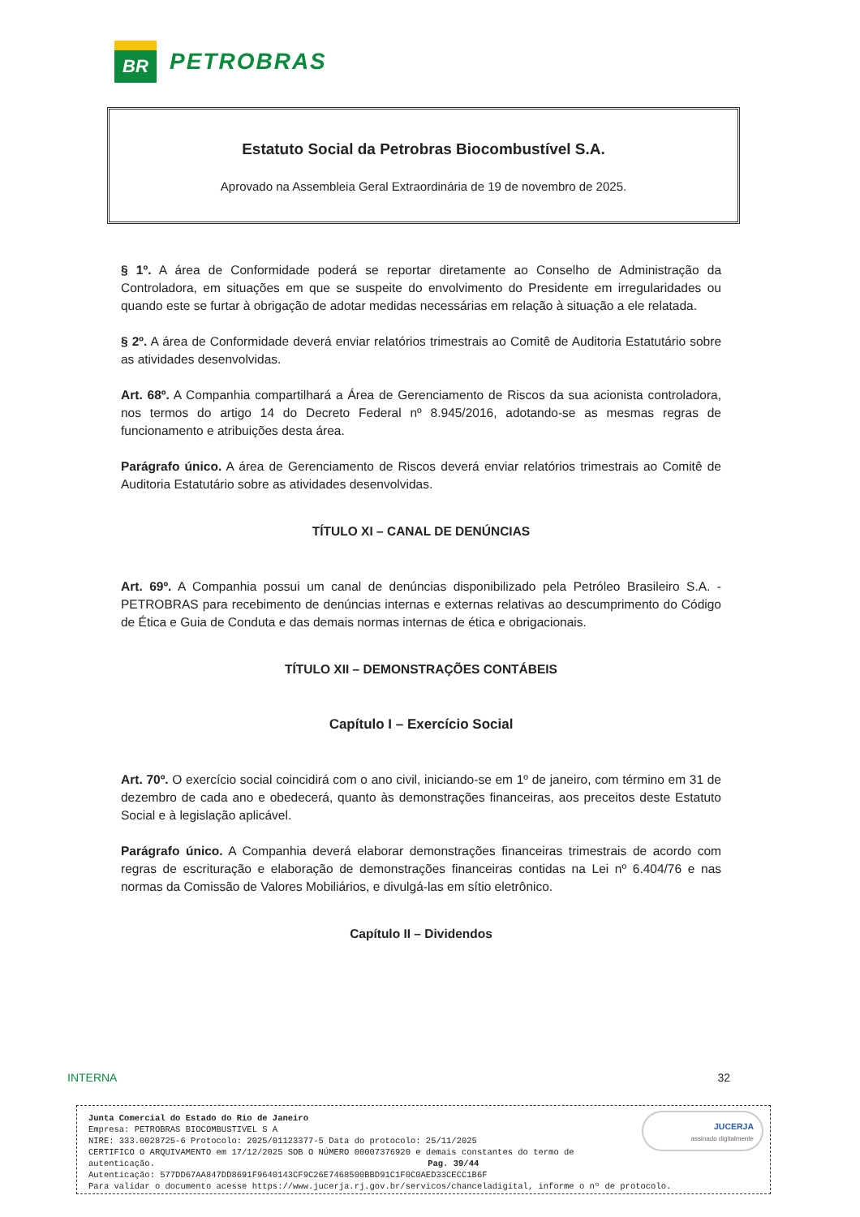BR
PETROBRAS
Estatuto Social da Petrobras Biocombustível S.A.
Aprovado na Assembleia Geral Extraordinária de 19 de novembro de 2025.
§ 1º. A área de Conformidade poderá se reportar diretamente ao Conselho de Administração da Controladora, em situações em que se suspeite do envolvimento do Presidente em irregularidades ou quando este se furtar à obrigação de adotar medidas necessárias em relação à situação a ele relatada.
§ 2º. A área de Conformidade deverá enviar relatórios trimestrais ao Comitê de Auditoria Estatutário sobre as atividades desenvolvidas.
Art. 68º. A Companhia compartilhará a Área de Gerenciamento de Riscos da sua acionista controladora, nos termos do artigo 14 do Decreto Federal nº 8.945/2016, adotando-se as mesmas regras de funcionamento e atribuições desta área.
Parágrafo único. A área de Gerenciamento de Riscos deverá enviar relatórios trimestrais ao Comitê de Auditoria Estatutário sobre as atividades desenvolvidas.
TÍTULO XI – CANAL DE DENÚNCIAS
Art. 69º. A Companhia possui um canal de denúncias disponibilizado pela Petróleo Brasileiro S.A. - PETROBRAS para recebimento de denúncias internas e externas relativas ao descumprimento do Código de Ética e Guia de Conduta e das demais normas internas de ética e obrigacionais.
TÍTULO XII – DEMONSTRAÇÕES CONTÁBEIS
Capítulo I – Exercício Social
Art. 70º. O exercício social coincidirá com o ano civil, iniciando-se em 1º de janeiro, com término em 31 de dezembro de cada ano e obedecerá, quanto às demonstrações financeiras, aos preceitos deste Estatuto Social e à legislação aplicável.
Parágrafo único. A Companhia deverá elaborar demonstrações financeiras trimestrais de acordo com regras de escrituração e elaboração de demonstrações financeiras contidas na Lei nº 6.404/76 e nas normas da Comissão de Valores Mobiliários, e divulgá-las em sítio eletrônico.
Capítulo II – Dividendos
INTERNA 32
JUCERJA
assinado digitalmente
Junta Comercial do Estado do Rio de Janeiro
Empresa: PETROBRAS BIOCOMBUSTIVEL S A
NIRE: 333.0028725-6 Protocolo: 2025/01123377-5 Data do protocolo: 25/11/2025
CERTIFICO O ARQUIVAMENTO em 17/12/2025 SOB O NÚMERO 00007376920 e demais constantes do termo de
autenticação. Pag. 39/44
Autenticação: 577DD67AA847DD8691F9640143CF9C26E7468500BBD91C1F0C0AED33CECC1B6F
Para validar o documento acesse https://www.jucerja.rj.gov.br/servicos/chanceladigital, informe o nº de protocolo.